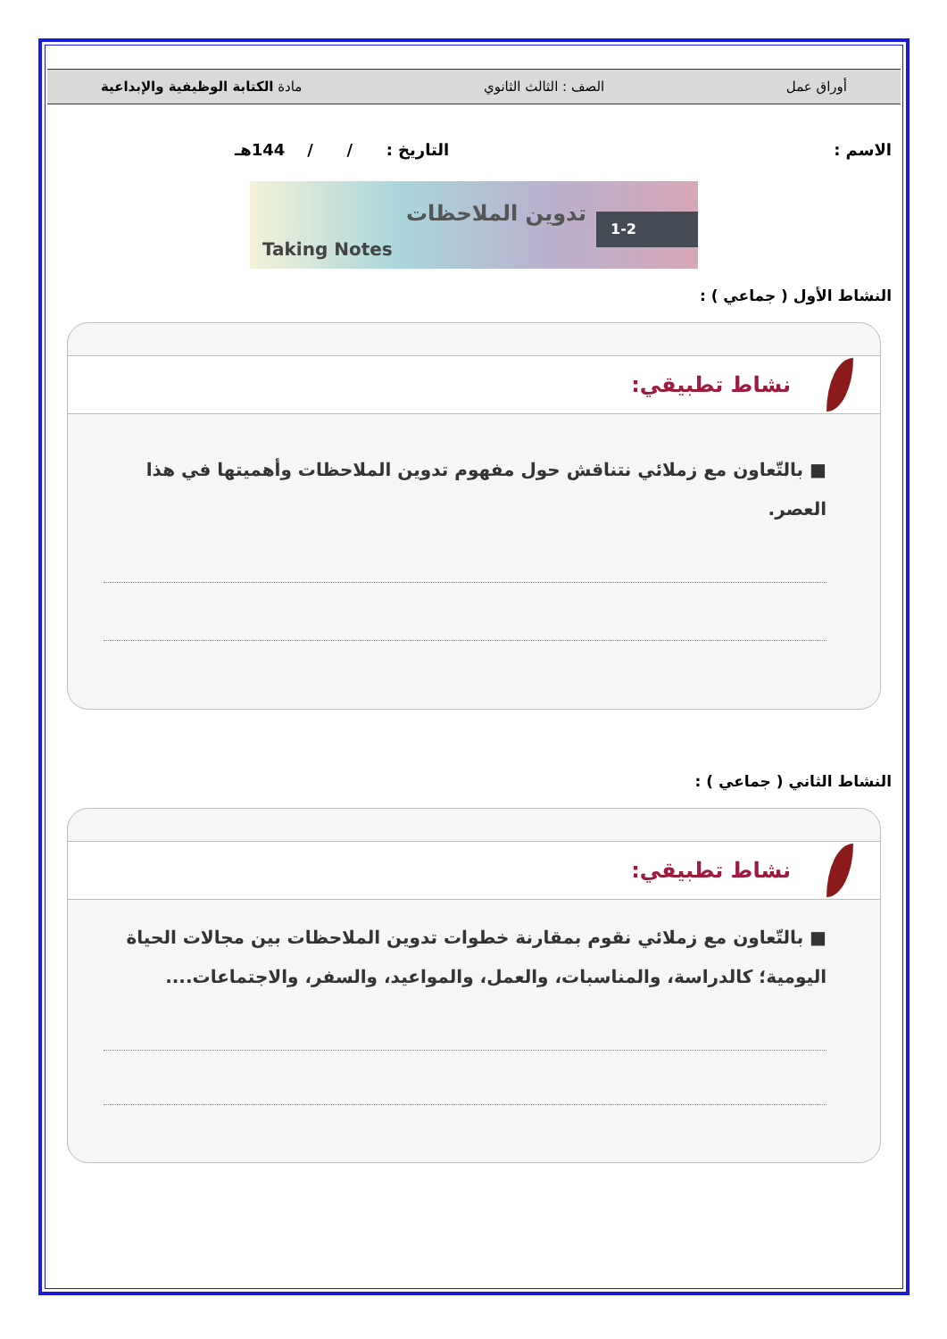أوراق عمل الصف : الثالث الثانوي مادة الكتابة الوظيفية والإبداعية
الاسم : التاريخ : / / 144هـ
1-2 تدوين الملاحظات
Taking Notes
النشاط الأول ( جماعي ) :
نشاط تطبيقي:
■ بالتّعاون مع زملائي نتناقش حول مفهوم تدوين الملاحظات وأهميتها في هذا العصر.
النشاط الثاني ( جماعي ) :
نشاط تطبيقي:
■ بالتّعاون مع زملائي نقوم بمقارنة خطوات تدوين الملاحظات بين مجالات الحياة اليومية؛ كالدراسة، والمناسبات، والعمل، والمواعيد، والسفر، والاجتماعات....